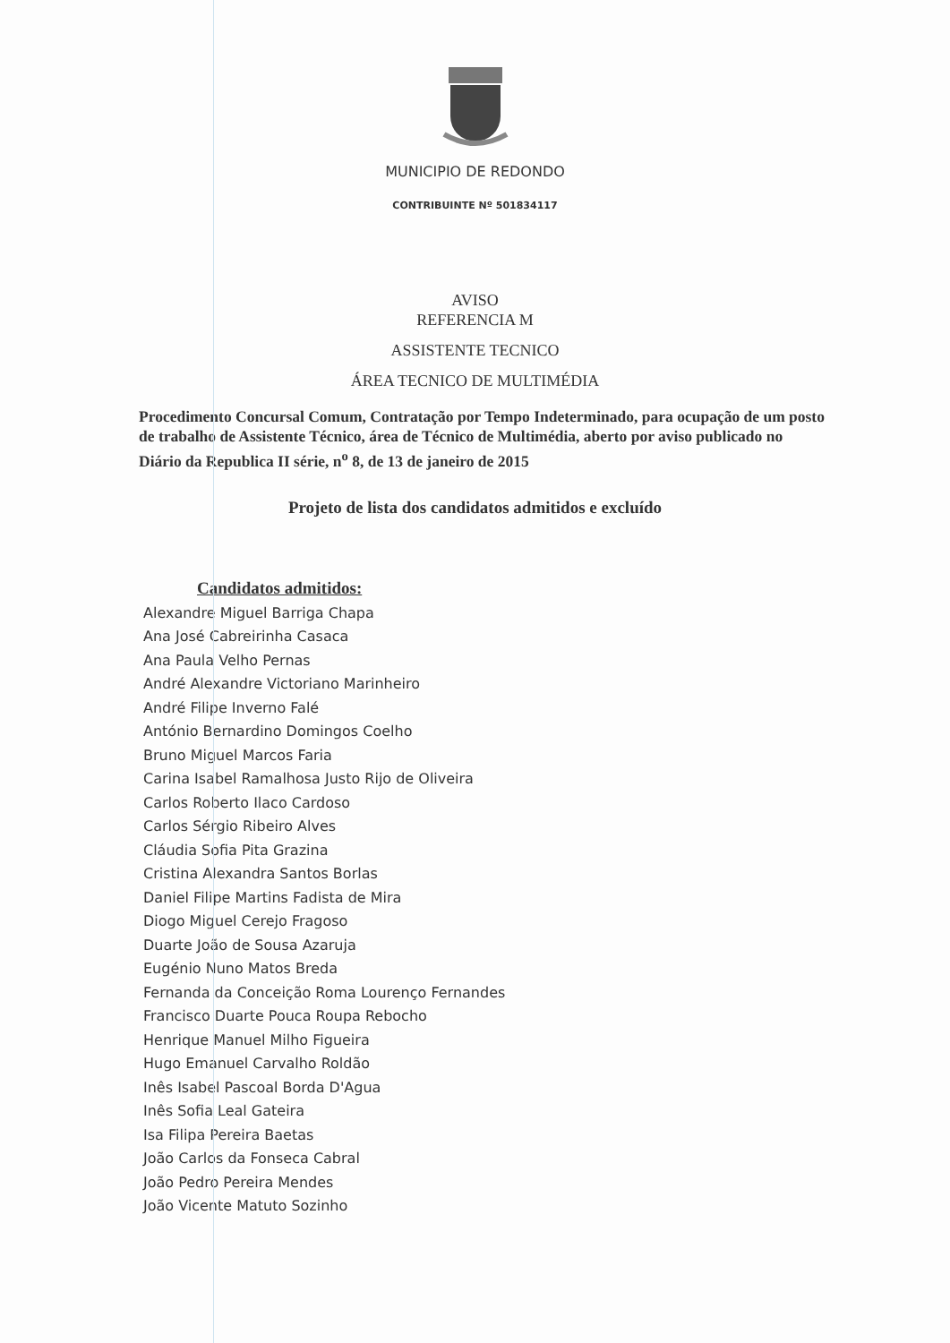MUNICIPIO DE REDONDO
CONTRIBUINTE Nº 501834117
AVISO
REFERENCIA M
ASSISTENTE TECNICO
ÁREA TECNICO DE MULTIMÉDIA
Procedimento Concursal Comum, Contratação por Tempo Indeterminado, para ocupação de um posto de trabalho de Assistente Técnico, área de Técnico de Multimédia, aberto por aviso publicado no Diário da Republica II série, n<sup>o</sup> 8, de 13 de janeiro de 2015
Projeto de lista dos candidatos admitidos e excluído
Candidatos admitidos:
Alexandre Miguel Barriga Chapa
Ana José Cabreirinha Casaca
Ana Paula Velho Pernas
André Alexandre Victoriano Marinheiro
André Filipe Inverno Falé
António Bernardino Domingos Coelho
Bruno Miguel Marcos Faria
Carina Isabel Ramalhosa Justo Rijo de Oliveira
Carlos Roberto Ilaco Cardoso
Carlos Sérgio Ribeiro Alves
Cláudia Sofia Pita Grazina
Cristina Alexandra Santos Borlas
Daniel Filipe Martins Fadista de Mira
Diogo Miguel Cerejo Fragoso
Duarte João de Sousa Azaruja
Eugénio Nuno Matos Breda
Fernanda da Conceição Roma Lourenço Fernandes
Francisco Duarte Pouca Roupa Rebocho
Henrique Manuel Milho Figueira
Hugo Emanuel Carvalho Roldão
Inês Isabel Pascoal Borda D'Agua
Inês Sofia Leal Gateira
Isa Filipa Pereira Baetas
João Carlos da Fonseca Cabral
João Pedro Pereira Mendes
João Vicente Matuto Sozinho